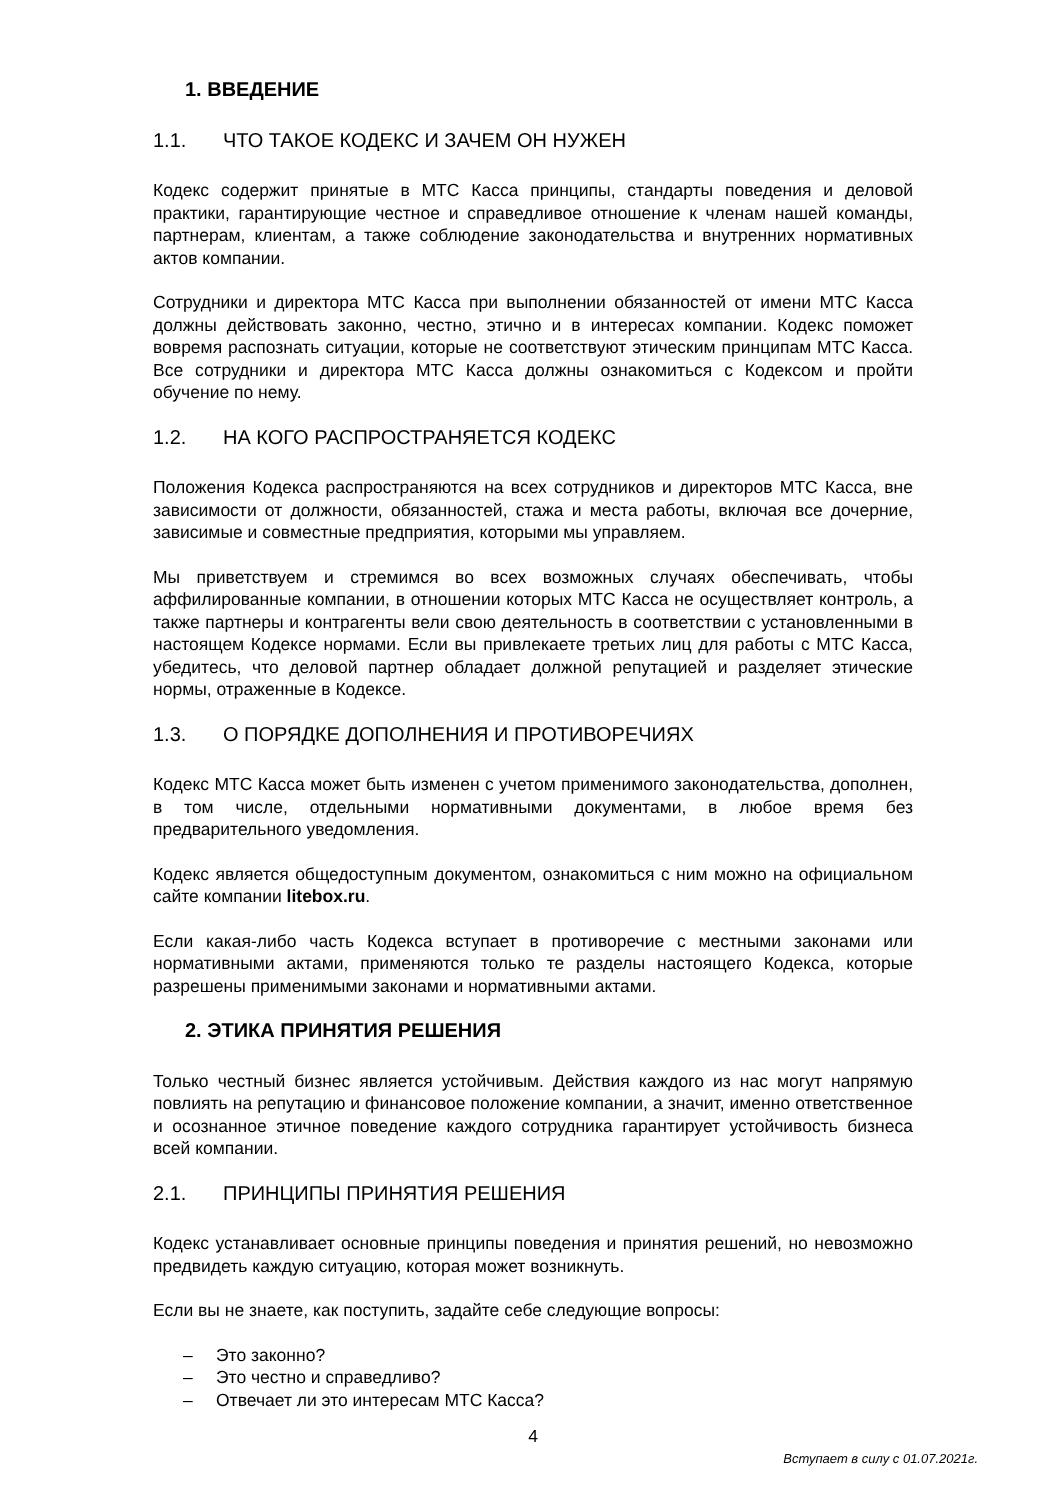1. ВВЕДЕНИЕ
1.1. ЧТО ТАКОЕ КОДЕКС И ЗАЧЕМ ОН НУЖЕН
Кодекс содержит принятые в МТС Касса принципы, стандарты поведения и деловой практики, гарантирующие честное и справедливое отношение к членам нашей команды, партнерам, клиентам, а также соблюдение законодательства и внутренних нормативных актов компании.
Сотрудники и директора МТС Касса при выполнении обязанностей от имени МТС Касса должны действовать законно, честно, этично и в интересах компании. Кодекс поможет вовремя распознать ситуации, которые не соответствуют этическим принципам МТС Касса. Все сотрудники и директора МТС Касса должны ознакомиться с Кодексом и пройти обучение по нему.
1.2. НА КОГО РАСПРОСТРАНЯЕТСЯ КОДЕКС
Положения Кодекса распространяются на всех сотрудников и директоров МТС Касса, вне зависимости от должности, обязанностей, стажа и места работы, включая все дочерние, зависимые и совместные предприятия, которыми мы управляем.
Мы приветствуем и стремимся во всех возможных случаях обеспечивать, чтобы аффилированные компании, в отношении которых МТС Касса не осуществляет контроль, а также партнеры и контрагенты вели свою деятельность в соответствии с установленными в настоящем Кодексе нормами. Если вы привлекаете третьих лиц для работы с МТС Касса, убедитесь, что деловой партнер обладает должной репутацией и разделяет этические нормы, отраженные в Кодексе.
1.3. О ПОРЯДКЕ ДОПОЛНЕНИЯ И ПРОТИВОРЕЧИЯХ
Кодекс МТС Касса может быть изменен с учетом применимого законодательства, дополнен, в том числе, отдельными нормативными документами, в любое время без предварительного уведомления.
Кодекс является общедоступным документом, ознакомиться с ним можно на официальном сайте компании litebox.ru.
Если какая-либо часть Кодекса вступает в противоречие с местными законами или нормативными актами, применяются только те разделы настоящего Кодекса, которые разрешены применимыми законами и нормативными актами.
2. ЭТИКА ПРИНЯТИЯ РЕШЕНИЯ
Только честный бизнес является устойчивым. Действия каждого из нас могут напрямую повлиять на репутацию и финансовое положение компании, а значит, именно ответственное и осознанное этичное поведение каждого сотрудника гарантирует устойчивость бизнеса всей компании.
2.1. ПРИНЦИПЫ ПРИНЯТИЯ РЕШЕНИЯ
Кодекс устанавливает основные принципы поведения и принятия решений, но невозможно предвидеть каждую ситуацию, которая может возникнуть.
Если вы не знаете, как поступить, задайте себе следующие вопросы:
– Это законно?
– Это честно и справедливо?
– Отвечает ли это интересам МТС Касса?
4
Вступает в силу с 01.07.2021г.